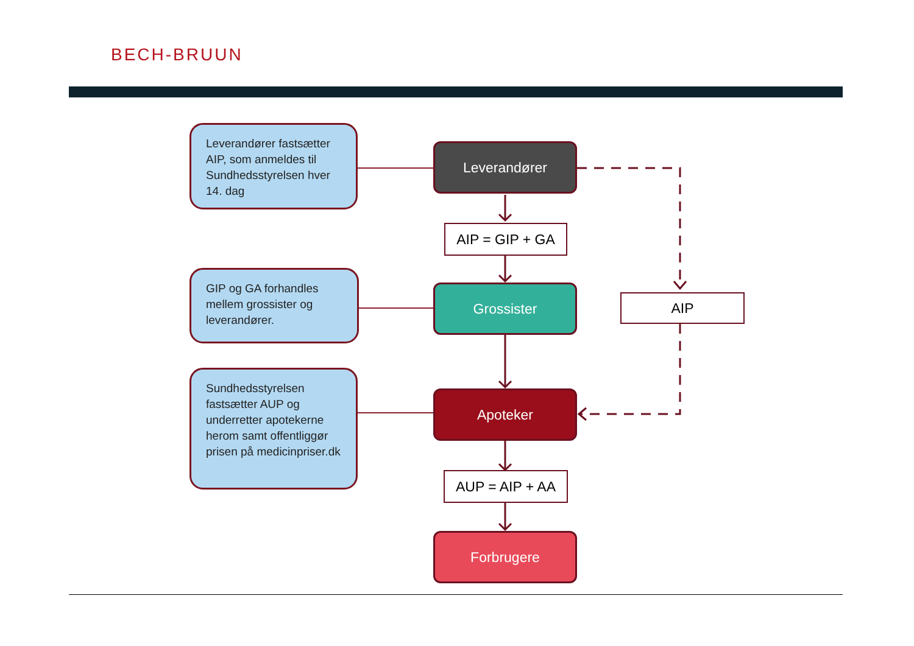BECH-BRUUN
Leverandører fastsætter AIP, som anmeldes til Sundhedsstyrelsen hver 14. dag
GIP og GA forhandles mellem grossister og leverandører.
Sundhedsstyrelsen fastsætter AUP og underretter apotekerne herom samt offentliggør prisen på medicinpriser.dk
Leverandører
AIP = GIP + GA
Grossister
AIP
Apoteker
AUP = AIP + AA
Forbrugere